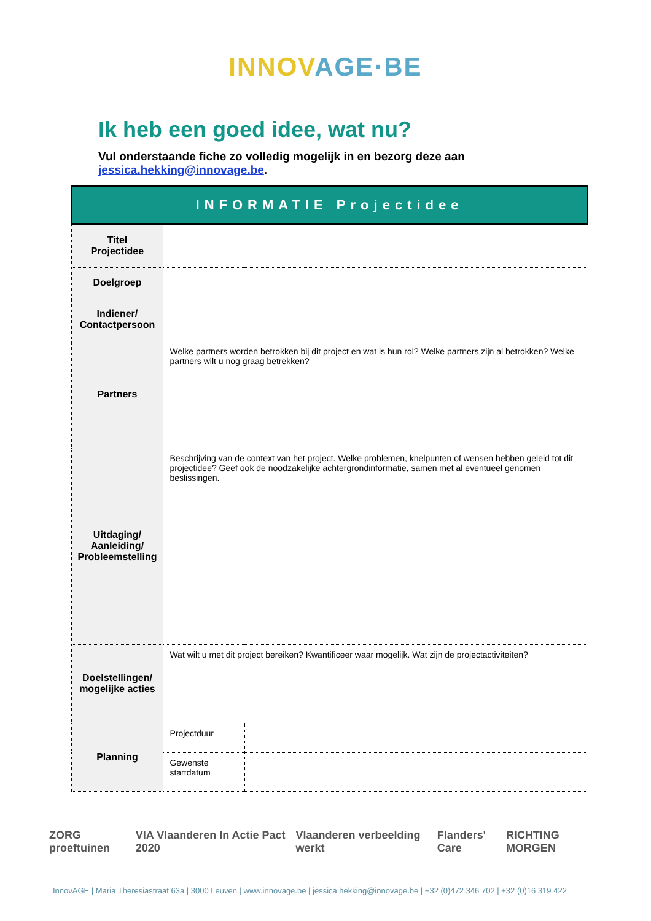INNOV AGE·BE
Ik heb een goed idee, wat nu?
Vul onderstaande fiche zo volledig mogelijk in en bezorg deze aan
jessica.hekking@innovage.be.
| INFORMATIE Projectidee | | |
| --- | --- | --- |
| Titel Projectidee | | |
| Doelgroep | | |
| Indiener/ Contactpersoon | | |
| Partners | Welke partners worden betrokken bij dit project en wat is hun rol? Welke partners zijn al betrokken? Welke partners wilt u nog graag betrekken? | |
| Uitdaging/ Aanleiding/ Probleemstelling | Beschrijving van de context van het project. Welke problemen, knelpunten of wensen hebben geleid tot dit projectidee? Geef ook de noodzakelijke achtergrondinformatie, samen met al eventueel genomen beslissingen. | |
| Doelstellingen/ mogelijke acties | Wat wilt u met dit project bereiken? Kwantificeer waar mogelijk. Wat zijn de projectactiviteiten? | |
| Planning | Projectduur | |
| | Gewenste startdatum | |
ZORG proeftuinen VIA Vlaanderen In Actie Pact 2020 Vlaanderen verbeelding werkt Flanders' Care RICHTING MORGEN
InnovAGE | Maria Theresiastraat 63a | 3000 Leuven | www.innovage.be | jessica.hekking@innovage.be | +32 (0)472 346 702 | +32 (0)16 319 422